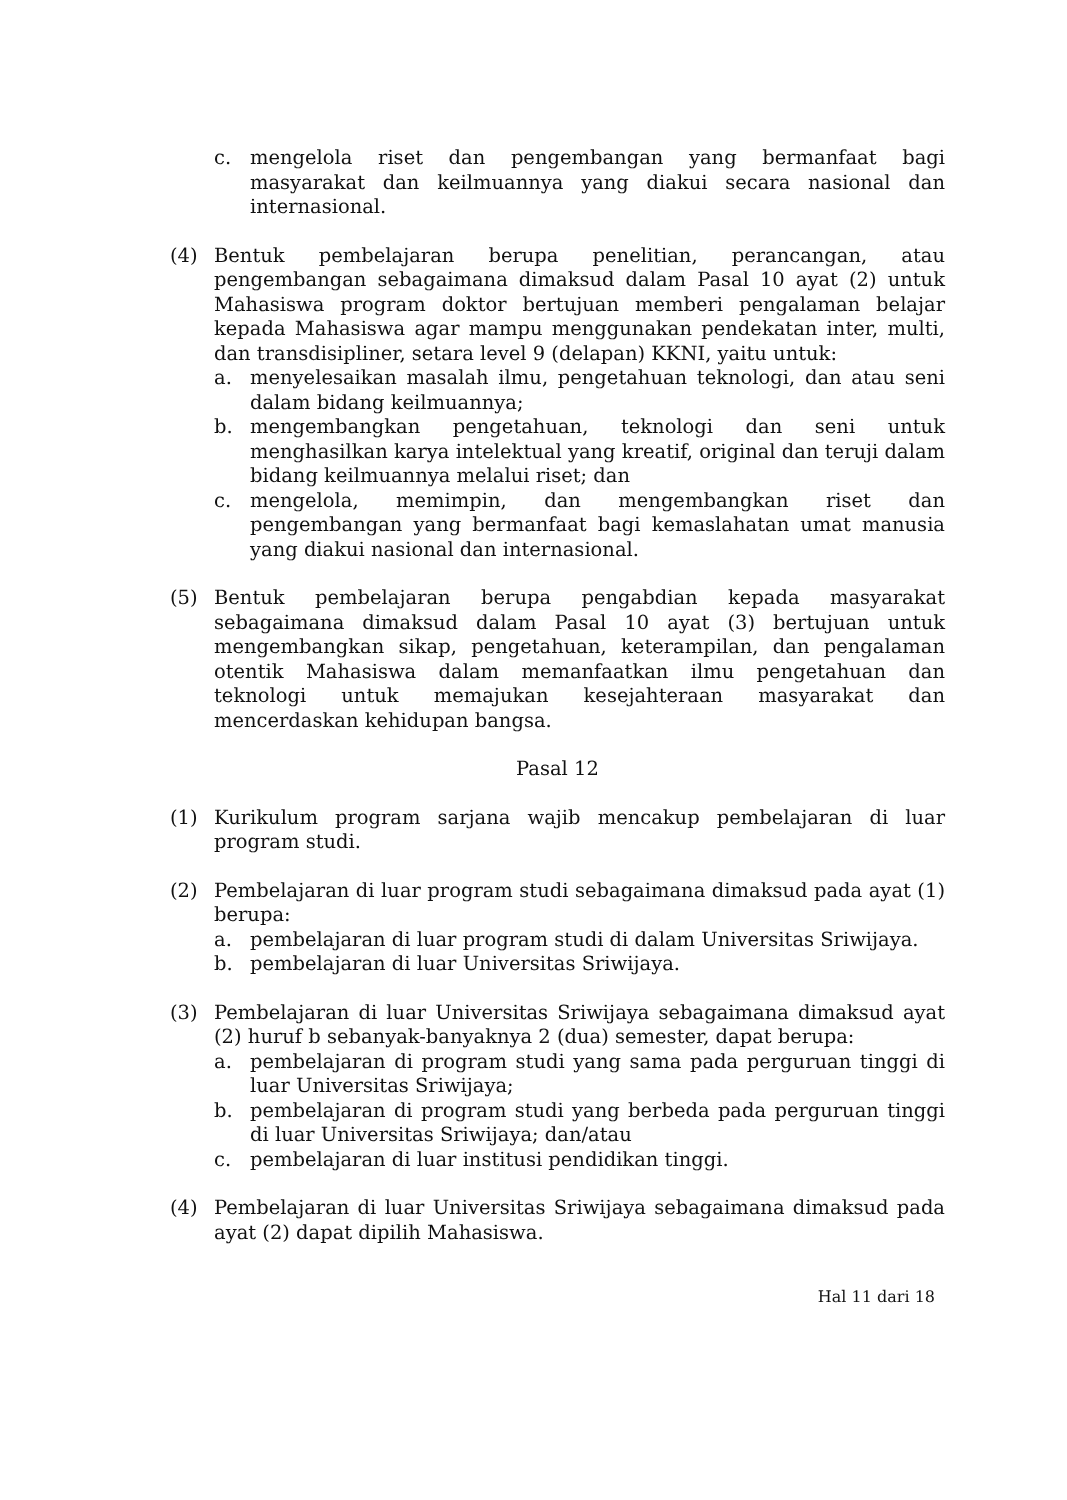c. mengelola riset dan pengembangan yang bermanfaat bagi masyarakat dan keilmuannya yang diakui secara nasional dan internasional.
(4) Bentuk pembelajaran berupa penelitian, perancangan, atau pengembangan sebagaimana dimaksud dalam Pasal 10 ayat (2) untuk Mahasiswa program doktor bertujuan memberi pengalaman belajar kepada Mahasiswa agar mampu menggunakan pendekatan inter, multi, dan transdisipliner, setara level 9 (delapan) KKNI, yaitu untuk:
a. menyelesaikan masalah ilmu, pengetahuan teknologi, dan atau seni dalam bidang keilmuannya;
b. mengembangkan pengetahuan, teknologi dan seni untuk menghasilkan karya intelektual yang kreatif, original dan teruji dalam bidang keilmuannya melalui riset; dan
c. mengelola, memimpin, dan mengembangkan riset dan pengembangan yang bermanfaat bagi kemaslahatan umat manusia yang diakui nasional dan internasional.
(5) Bentuk pembelajaran berupa pengabdian kepada masyarakat sebagaimana dimaksud dalam Pasal 10 ayat (3) bertujuan untuk mengembangkan sikap, pengetahuan, keterampilan, dan pengalaman otentik Mahasiswa dalam memanfaatkan ilmu pengetahuan dan teknologi untuk memajukan kesejahteraan masyarakat dan mencerdaskan kehidupan bangsa.
Pasal 12
(1) Kurikulum program sarjana wajib mencakup pembelajaran di luar program studi.
(2) Pembelajaran di luar program studi sebagaimana dimaksud pada ayat (1) berupa:
a. pembelajaran di luar program studi di dalam Universitas Sriwijaya.
b. pembelajaran di luar Universitas Sriwijaya.
(3) Pembelajaran di luar Universitas Sriwijaya sebagaimana dimaksud ayat (2) huruf b sebanyak-banyaknya 2 (dua) semester, dapat berupa:
a. pembelajaran di program studi yang sama pada perguruan tinggi di luar Universitas Sriwijaya;
b. pembelajaran di program studi yang berbeda pada perguruan tinggi di luar Universitas Sriwijaya; dan/atau
c. pembelajaran di luar institusi pendidikan tinggi.
(4) Pembelajaran di luar Universitas Sriwijaya sebagaimana dimaksud pada ayat (2) dapat dipilih Mahasiswa.
Hal 11 dari 18